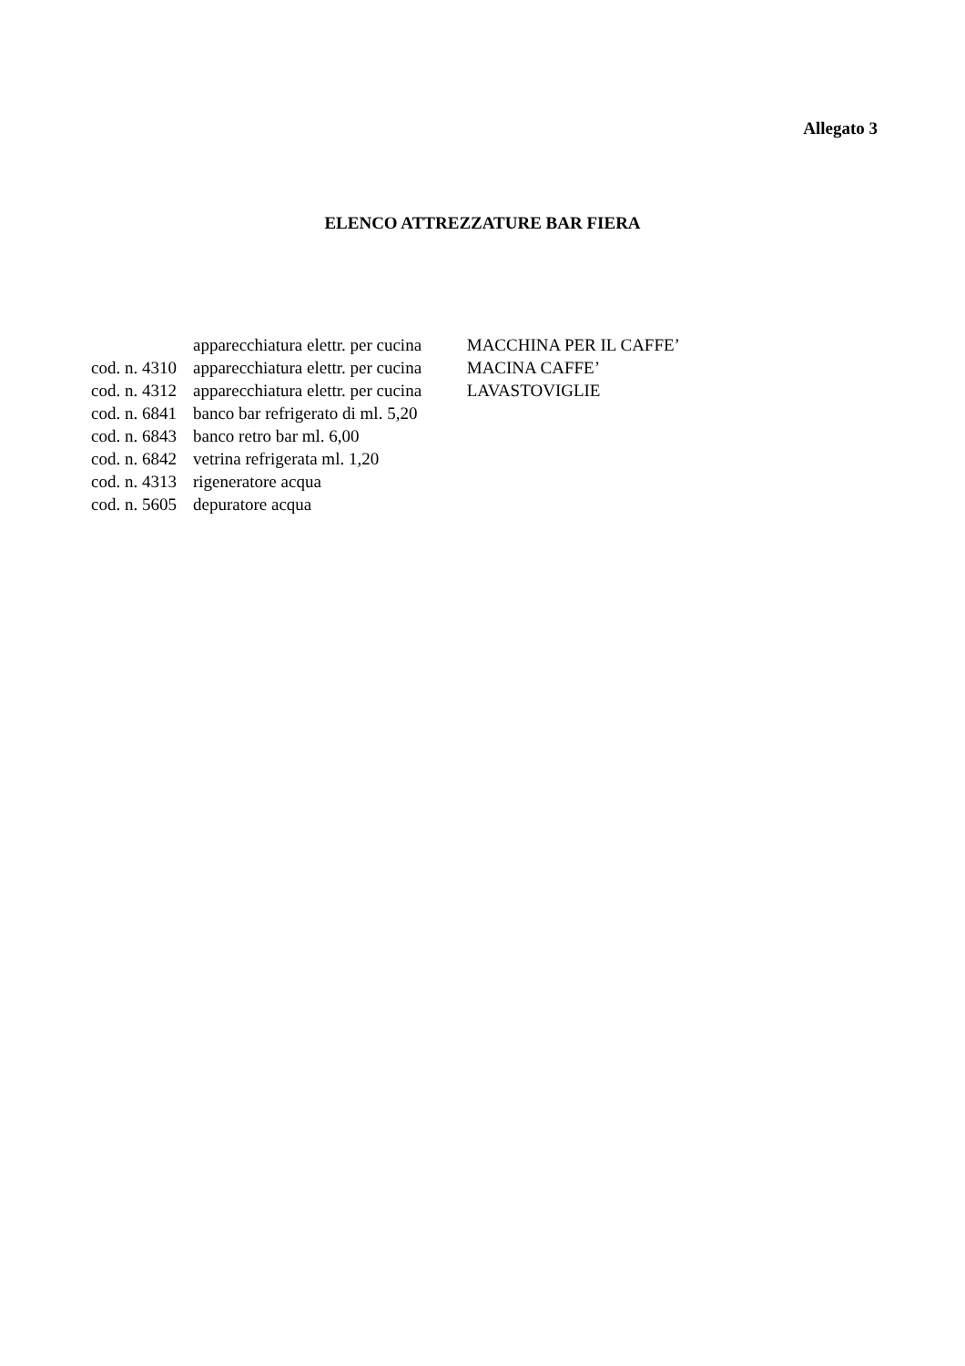Allegato 3
ELENCO ATTREZZATURE BAR FIERA
apparecchiatura elettr. per cucina MACCHINA PER IL CAFFE’
cod. n. 4310 apparecchiatura elettr. per cucina MACINA CAFFE’
cod. n. 4312 apparecchiatura elettr. per cucina LAVASTOVIGLIE
cod. n. 6841 banco bar refrigerato di ml. 5,20
cod. n. 6843 banco retro bar ml. 6,00
cod. n. 6842 vetrina refrigerata ml. 1,20
cod. n. 4313 rigeneratore acqua
cod. n. 5605 depuratore acqua